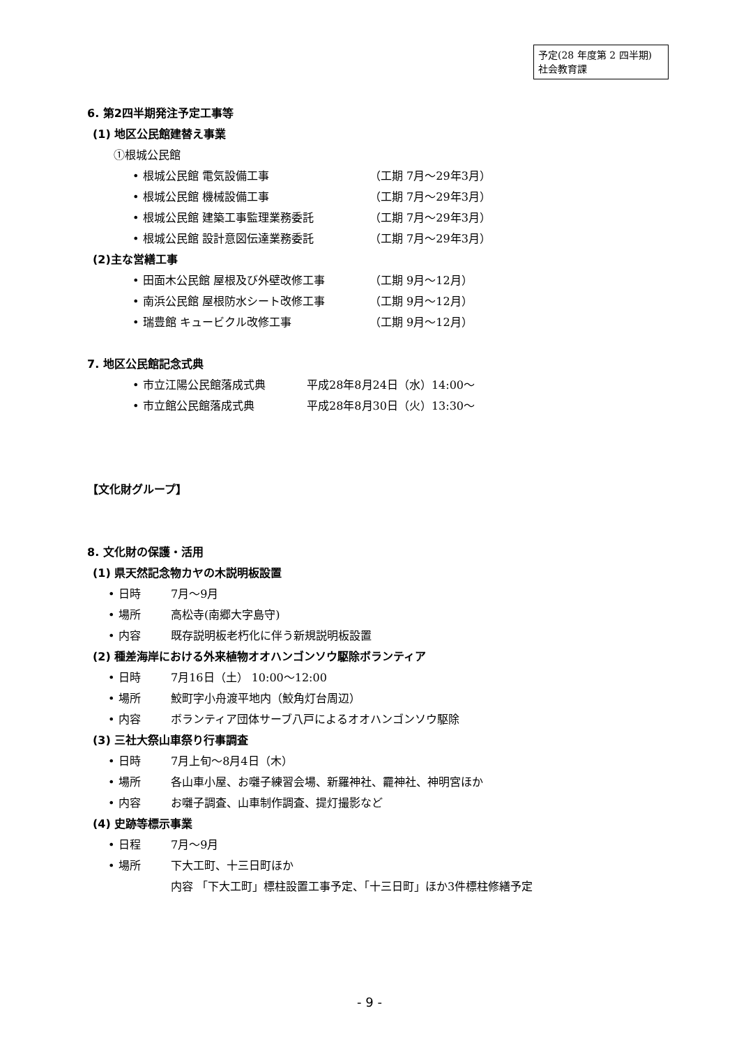予定(28 年度第 2 四半期)
社会教育課
6. 第2四半期発注予定工事等
(1) 地区公民館建替え事業
①根城公民館
• 根城公民館 電気設備工事 （工期 7月～29年3月）
• 根城公民館 機械設備工事 （工期 7月～29年3月）
• 根城公民館 建築工事監理業務委託 （工期 7月～29年3月）
• 根城公民館 設計意図伝達業務委託 （工期 7月～29年3月）
(2)主な営繕工事
• 田面木公民館 屋根及び外壁改修工事 （工期 9月～12月）
• 南浜公民館 屋根防水シート改修工事 （工期 9月～12月）
• 瑞豊館 キュービクル改修工事 （工期 9月～12月）
7. 地区公民館記念式典
• 市立江陽公民館落成式典 平成28年8月24日（水）14:00～
• 市立館公民館落成式典 平成28年8月30日（火）13:30～
【文化財グループ】
8. 文化財の保護・活用
(1) 県天然記念物カヤの木説明板設置
• 日時 7月～9月
• 場所 高松寺(南郷大字島守)
• 内容 既存説明板老朽化に伴う新規説明板設置
(2) 種差海岸における外来植物オオハンゴンソウ駆除ボランティア
• 日時 7月16日（土） 10:00～12:00
• 場所 鮫町字小舟渡平地内（鮫角灯台周辺）
• 内容 ボランティア団体サーブ八戸によるオオハンゴンソウ駆除
(3) 三社大祭山車祭り行事調査
• 日時 7月上旬～8月4日（木）
• 場所 各山車小屋、お囃子練習会場、新羅神社、龗神社、神明宮ほか
• 内容 お囃子調査、山車制作調査、提灯撮影など
(4) 史跡等標示事業
• 日程 7月～9月
• 場所 下大工町、十三日町ほか
内容 「下大工町」標柱設置工事予定、「十三日町」ほか3件標柱修繕予定
- 9 -